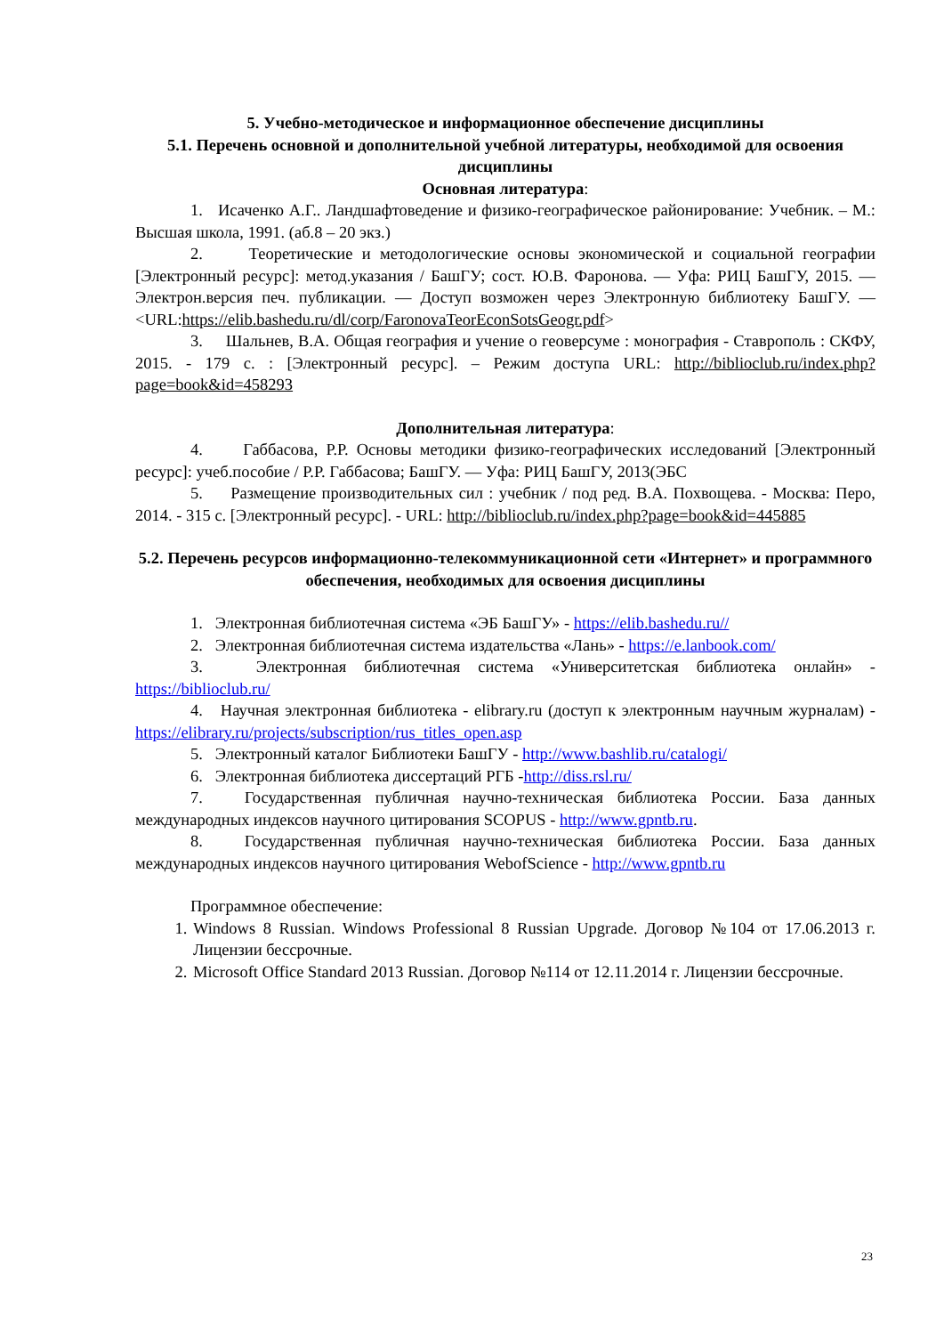5. Учебно-методическое и информационное обеспечение дисциплины
5.1. Перечень основной и дополнительной учебной литературы, необходимой для освоения дисциплины
Основная литература:
1. Исаченко А.Г.. Ландшафтоведение и физико-географическое районирование: Учебник. – М.: Высшая школа, 1991. (аб.8 – 20 экз.)
2. Теоретические и методологические основы экономической и социальной географии [Электронный ресурс]: метод.указания / БашГУ; сост. Ю.В. Фаронова. — Уфа: РИЦ БашГУ, 2015. — Электрон.версия печ. публикации. — Доступ возможен через Электронную библиотеку БашГУ. — <URL:https://elib.bashedu.ru/dl/corp/FaronovaTeorEconSotsGeogr.pdf>
3. Шальнев, В.А. Общая география и учение о геоверсуме : монография - Ставрополь : СКФУ, 2015. - 179 с. : [Электронный ресурс]. – Режим доступа URL: http://biblioclub.ru/index.php?page=book&id=458293
Дополнительная литература:
4. Габбасова, Р.Р. Основы методики физико-географических исследований [Электронный ресурс]: учеб.пособие / Р.Р. Габбасова; БашГУ. — Уфа: РИЦ БашГУ, 2013(ЭБС
5. Размещение производительных сил : учебник / под ред. В.А. Похвощева. - Москва: Перо, 2014. - 315 с. [Электронный ресурс]. - URL: http://biblioclub.ru/index.php?page=book&id=445885
5.2. Перечень ресурсов информационно-телекоммуникационной сети «Интернет» и программного обеспечения, необходимых для освоения дисциплины
1. Электронная библиотечная система «ЭБ БашГУ» - https://elib.bashedu.ru//
2. Электронная библиотечная система издательства «Лань» - https://e.lanbook.com/
3. Электронная библиотечная система «Университетская библиотека онлайн» - https://biblioclub.ru/
4. Научная электронная библиотека - elibrary.ru (доступ к электронным научным журналам) - https://elibrary.ru/projects/subscription/rus_titles_open.asp
5. Электронный каталог Библиотеки БашГУ - http://www.bashlib.ru/catalogi/
6. Электронная библиотека диссертаций РГБ -http://diss.rsl.ru/
7. Государственная публичная научно-техническая библиотека России. База данных международных индексов научного цитирования SCOPUS - http://www.gpntb.ru.
8. Государственная публичная научно-техническая библиотека России. База данных международных индексов научного цитирования WebofScience - http://www.gpntb.ru
Программное обеспечение:
1. Windows 8 Russian. Windows Professional 8 Russian Upgrade. Договор №104 от 17.06.2013 г. Лицензии бессрочные.
2. Microsoft Office Standard 2013 Russian. Договор №114 от 12.11.2014 г. Лицензии бессрочные.
23